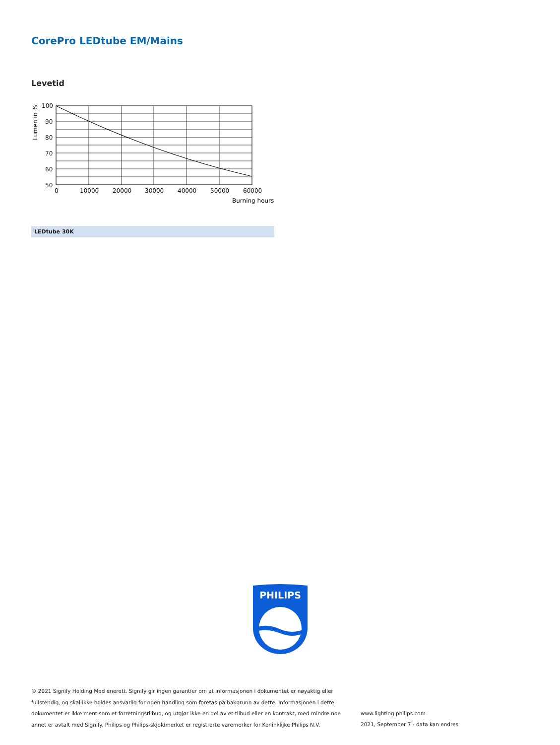CorePro LEDtube EM/Mains
Levetid
100
90
80
70
60
50
0
10000
20000
30000
40000
50000
60000
Burning hours
Lumen in %
LEDtube 30K
PHILIPS
© 2021 Signify Holding Med enerett. Signify gir ingen garantier om at informasjonen i dokumentet er nøyaktig eller fullstendig, og skal ikke holdes ansvarlig for noen handling som foretas på bakgrunn av dette. Informasjonen i dette dokumentet er ikke ment som et forretningstilbud, og utgjør ikke en del av et tilbud eller en kontrakt, med mindre noe annet er avtalt med Signify. Philips og Philips-skjoldmerket er registrerte varemerker for Koninklijke Philips N.V.
www.lighting.philips.com
2021, September 7 - data kan endres